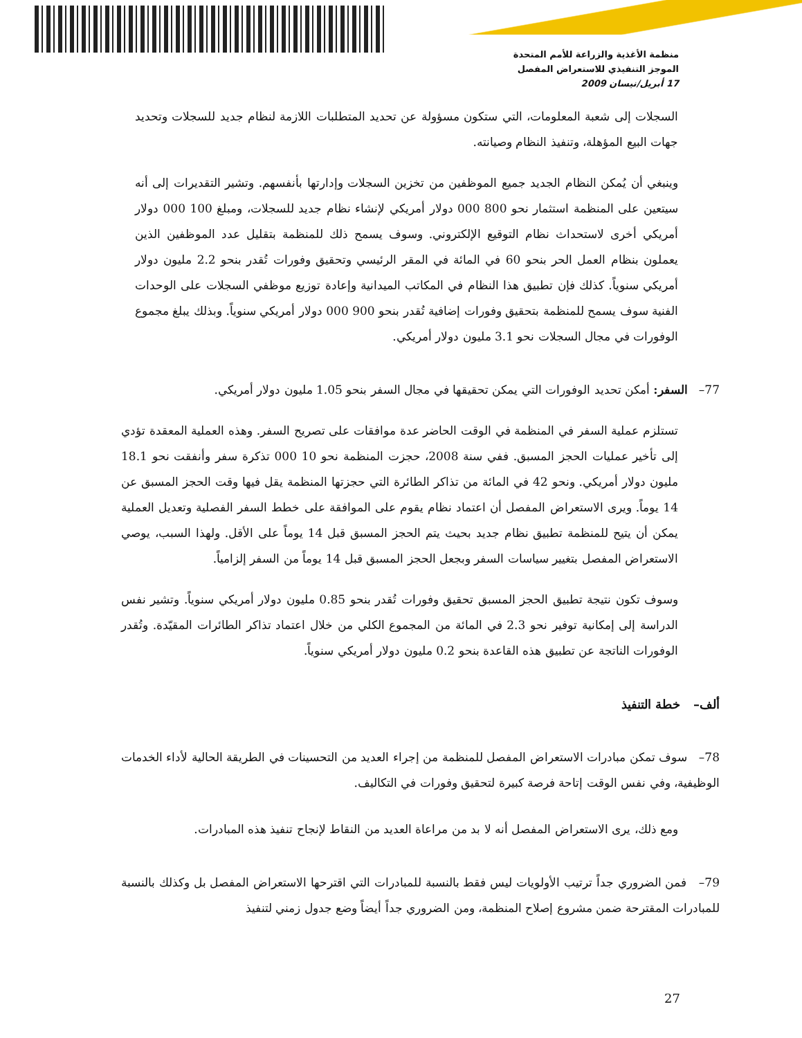منظمة الأغذية والزراعة للأمم المتحدة
الموجز التنفيذي للاستعراض المفصل
17 أبريل/نيسان 2009
السجلات إلى شعبة المعلومات، التي ستكون مسؤولة عن تحديد المتطلبات اللازمة لنظام جديد للسجلات وتحديد جهات البيع المؤهلة، وتنفيذ النظام وصيانته.
وينبغي أن يُمكن النظام الجديد جميع الموظفين من تخزين السجلات وإدارتها بأنفسهم. وتشير التقديرات إلى أنه سيتعين على المنظمة استثمار نحو 800 000 دولار أمريكي لإنشاء نظام جديد للسجلات، ومبلغ 100 000 دولار أمريكي أخرى لاستحداث نظام التوقيع الإلكتروني. وسوف يسمح ذلك للمنظمة بتقليل عدد الموظفين الذين يعملون بنظام العمل الحر بنحو 60 في المائة في المقر الرئيسي وتحقيق وفورات تُقدر بنحو 2.2 مليون دولار أمريكي سنوياً. كذلك فإن تطبيق هذا النظام في المكاتب الميدانية وإعادة توزيع موظفي السجلات على الوحدات الفنية سوف يسمح للمنظمة بتحقيق وفورات إضافية تُقدر بنحو 900 000 دولار أمريكي سنوياً. وبذلك يبلغ مجموع الوفورات في مجال السجلات نحو 3.1 مليون دولار أمريكي.
77– السفر: أمكن تحديد الوفورات التي يمكن تحقيقها في مجال السفر بنحو 1.05 مليون دولار أمريكي.
تستلزم عملية السفر في المنظمة في الوقت الحاضر عدة موافقات على تصريح السفر. وهذه العملية المعقدة تؤدي إلى تأخير عمليات الحجز المسبق. ففي سنة 2008، حجزت المنظمة نحو 10 000 تذكرة سفر وأنفقت نحو 18.1 مليون دولار أمريكي. ونحو 42 في المائة من تذاكر الطائرة التي حجزتها المنظمة يقل فيها وقت الحجز المسبق عن 14 يوماً. ويرى الاستعراض المفصل أن اعتماد نظام يقوم على الموافقة على خطط السفر الفصلية وتعديل العملية يمكن أن يتيح للمنظمة تطبيق نظام جديد بحيث يتم الحجز المسبق قبل 14 يوماً على الأقل. ولهذا السبب، يوصي الاستعراض المفصل بتغيير سياسات السفر وبجعل الحجز المسبق قبل 14 يوماً من السفر إلزامياً.
وسوف تكون نتيجة تطبيق الحجز المسبق تحقيق وفورات تُقدر بنحو 0.85 مليون دولار أمريكي سنوياً. وتشير نفس الدراسة إلى إمكانية توفير نحو 2.3 في المائة من المجموع الكلي من خلال اعتماد تذاكر الطائرات المقيّدة. وتُقدر الوفورات الناتجة عن تطبيق هذه القاعدة بنحو 0.2 مليون دولار أمريكي سنوياً.
ألف– خطة التنفيذ
78– سوف تمكن مبادرات الاستعراض المفصل للمنظمة من إجراء العديد من التحسينات في الطريقة الحالية لأداء الخدمات الوظيفية، وفي نفس الوقت إتاحة فرصة كبيرة لتحقيق وفورات في التكاليف.
ومع ذلك، يرى الاستعراض المفصل أنه لا بد من مراعاة العديد من النقاط لإنجاح تنفيذ هذه المبادرات.
79– فمن الضروري جداً ترتيب الأولويات ليس فقط بالنسبة للمبادرات التي اقترحها الاستعراض المفصل بل وكذلك بالنسبة للمبادرات المقترحة ضمن مشروع إصلاح المنظمة، ومن الضروري جداً أيضاً وضع جدول زمني لتنفيذ
27